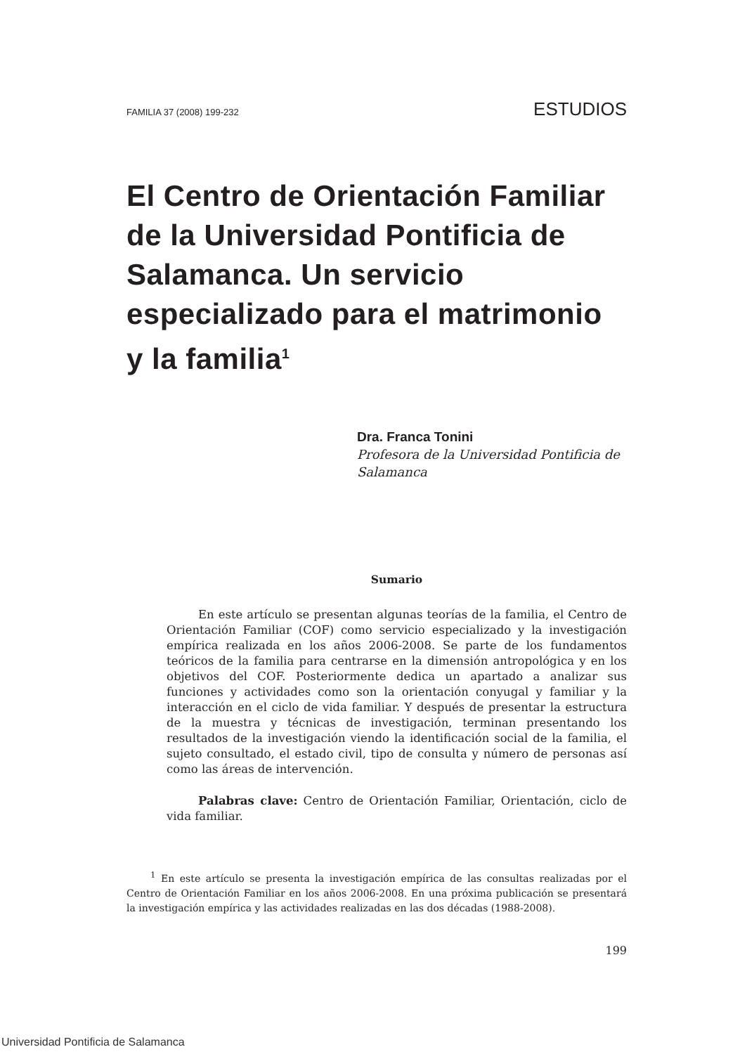FAMILIA 37 (2008) 199-232 ESTUDIOS
El Centro de Orientación Familiar de la Universidad Pontificia de Salamanca. Un servicio especializado para el matrimonio y la familia<sup>1</sup>
Dra. Franca Tonini
Profesora de la Universidad Pontificia de Salamanca
Sumario
En este artículo se presentan algunas teorías de la familia, el Centro de Orientación Familiar (COF) como servicio especializado y la investigación empírica realizada en los años 2006-2008. Se parte de los fundamentos teóricos de la familia para centrarse en la dimensión antropológica y en los objetivos del COF. Posteriormente dedica un apartado a analizar sus funciones y actividades como son la orientación conyugal y familiar y la interacción en el ciclo de vida familiar. Y después de presentar la estructura de la muestra y técnicas de investigación, terminan presentando los resultados de la investigación viendo la identificación social de la familia, el sujeto consultado, el estado civil, tipo de consulta y número de personas así como las áreas de intervención.
Palabras clave: Centro de Orientación Familiar, Orientación, ciclo de vida familiar.
<sup>1</sup> En este artículo se presenta la investigación empírica de las consultas realizadas por el Centro de Orientación Familiar en los años 2006-2008. En una próxima publicación se presentará la investigación empírica y las actividades realizadas en las dos décadas (1988-2008).
199
Universidad Pontificia de Salamanca